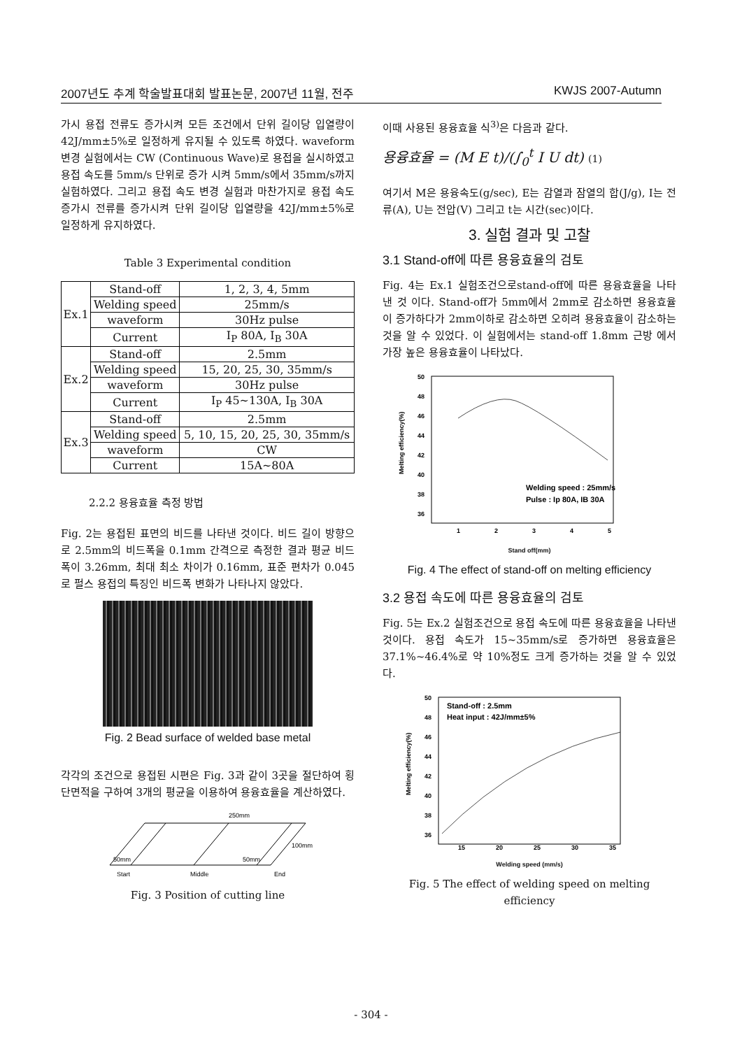2007년도 추계 학술발표대회 발표논문, 2007년 11월, 전주 KWJS 2007-Autumn
가시 용접 전류도 증가시켜 모든 조건에서 단위 길이당 입열량이 42J/mm±5%로 일정하게 유지될 수 있도록 하였다. waveform 변경 실험에서는 CW (Continuous Wave)로 용접을 실시하였고 용접 속도를 5mm/s 단위로 증가 시켜 5mm/s에서 35mm/s까지 실험하였다. 그리고 용접 속도 변경 실험과 마찬가지로 용접 속도 증가시 전류를 증가시켜 단위 길이당 입열량을 42J/mm±5%로 일정하게 유지하였다.
Table 3 Experimental condition
| Ex.1 | Stand-off | 1, 2, 3, 4, 5mm |
| | Welding speed | 25mm/s |
| | waveform | 30Hz pulse |
| | Current | I<sub>P</sub> 80A, I<sub>B</sub> 30A |
| Ex.2 | Stand-off | 2.5mm |
| | Welding speed | 15, 20, 25, 30, 35mm/s |
| | waveform | 30Hz pulse |
| | Current | I<sub>P</sub> 45~130A, I<sub>B</sub> 30A |
| Ex.3 | Stand-off | 2.5mm |
| | Welding speed | 5, 10, 15, 20, 25, 30, 35mm/s |
| | waveform | CW |
| | Current | 15A~80A |
2.2.2 용융효율 측정 방법
Fig. 2는 용접된 표면의 비드를 나타낸 것이다. 비드 길이 방향으로 2.5mm의 비드폭을 0.1mm 간격으로 측정한 결과 평균 비드 폭이 3.26mm, 최대 최소 차이가 0.16mm, 표준 편차가 0.045로 펄스 용접의 특징인 비드폭 변화가 나타나지 않았다.
Fig. 2 Bead surface of welded base metal
각각의 조건으로 용접된 시편은 Fig. 3과 같이 3곳을 절단하여 횡단면적을 구하여 3개의 평균을 이용하여 용융효율을 계산하였다.
250mm
50mm
50mm
100mm
Start
Middle
End
Fig. 3 Position of cutting line
이때 사용된 용융효율 식<sup>3)</sup>은 다음과 같다.
용융효율 = (M E t)/(∫<sub>0</sub><sup>t</sup> I U dt) (1)
여기서 M은 용융속도(g/sec), E는 감열과 잠열의 합(J/g), I는 전류(A), U는 전압(V) 그리고 t는 시간(sec)이다.
3. 실험 결과 및 고찰
3.1 Stand-off에 따른 용융효율의 검토
Fig. 4는 Ex.1 실험조건으로stand-off에 따른 용융효율을 나타낸 것 이다. Stand-off가 5mm에서 2mm로 감소하면 용융효율이 증가하다가 2mm이하로 감소하면 오히려 용융효율이 감소하는 것을 알 수 있었다. 이 실험에서는 stand-off 1.8mm 근방 에서 가장 높은 용융효율이 나타났다.
50
48
46
44
42
40
38
36
Welding speed : 25mm/s
Pulse : Ip 80A, IB 30A
1
2
3
4
5
Melting efficiency(%)
Stand off(mm)
Fig. 4 The effect of stand-off on melting efficiency
3.2 용접 속도에 따른 용융효율의 검토
Fig. 5는 Ex.2 실험조건으로 용접 속도에 따른 용융효율을 나타낸 것이다. 용접 속도가 15~35mm/s로 증가하면 용융효율은 37.1%~46.4%로 약 10%정도 크게 증가하는 것을 알 수 있었다.
50
48
46
44
42
40
38
36
Stand-off : 2.5mm
Heat input : 42J/mm±5%
15
20
25
30
35
Melting efficiency(%)
Welding speed (mm/s)
Fig. 5 The effect of welding speed on melting efficiency
- 304 -